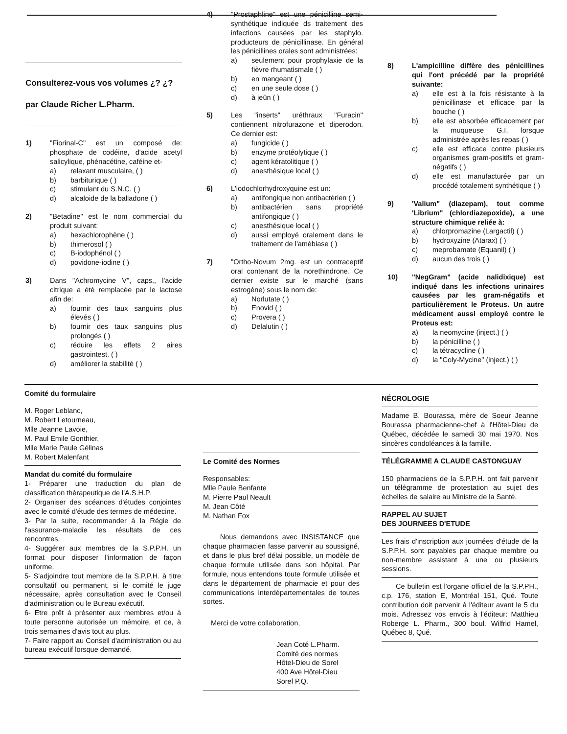Consulterez-vous vos volumes ¿? ¿?
par Claude Richer L.Pharm.
1) "Fiorinal-C" est un composé de: phosphate de codéine, d'acide acetyl salicylique, phénacétine, caféine et-
a) relaxant musculaire, ( )
b) barbiturique ( )
c) stimulant du S.N.C. ( )
d) alcaloide de la balladone ( )
2) "Betadine" est le nom commercial du produit suivant:
a) hexachlorophène ( )
b) thimerosol ( )
c) B-iodophénol ( )
d) povidone-iodine ( )
3) Dans "Achromycine V", caps., l'acide citrique a été remplacée par le lactose afin de:
a) fournir des taux sanguins plus élevés ( )
b) fournir des taux sanguins plus prolongés ( )
c) réduire les effets 2 aires gastrointest. ( )
d) améliorer la stabilité ( )
4) "Prostaphline" est une pénicilline semi-synthétique indiquée ds traitement des infections causées par les staphylo. producteurs de pénicillinase. En général les pénicillines orales sont administrées:
a) seulement pour prophylaxie de la fièvre rhumatismale ( )
b) en mangeant ( )
c) en une seule dose ( )
d) à jeûn ( )
5) Les "inserts" uréthraux "Furacin" contiennent nitrofurazone et diperodon. Ce dernier est:
a) fungicide ( )
b) enzyme protéolytique ( )
c) agent kératolitique ( )
d) anesthésique local ( )
6) L'iodochlorhydroxyquine est un:
a) antifongique non antibactérien ( )
b) antibactérien sans propriété antifongique ( )
c) anesthésique local ( )
d) aussi employé oralement dans le traitement de l'amébiase ( )
7) "Ortho-Novum 2mg. est un contraceptif oral contenant de la norethindrone. Ce dernier existe sur le marché (sans estrogène) sous le nom de:
a) Norlutate ( )
b) Enovid ( )
c) Provera ( )
d) Delalutin ( )
8) L'ampicilline diffère des pénicillines qui l'ont précédé par la propriété suivante:
a) elle est à la fois résistante à la pénicillinase et efficace par la bouche ( )
b) elle est absorbée efficacement par la muqueuse G.I. lorsque administrée après les repas ( )
c) elle est efficace contre plusieurs organismes gram-positifs et gram-négatifs ( )
d) elle est manufacturée par un procédé totalement synthétique ( )
9) 'Valium" (diazepam), tout comme 'Librium" (chlordiazepoxide), a une structure chimique reliée à:
a) chlorpromazine (Largactil) ( )
b) hydroxyzine (Atarax) ( )
c) meprobamate (Equanil) ( )
d) aucun des trois ( )
10) "NegGram" (acide nalidixique) est indiqué dans les infections urinaires causées par les gram-négatifs et particulièrement le Proteus. Un autre médicament aussi employé contre le Proteus est:
a) la neomycine (inject.) ( )
b) la pénicilline ( )
c) la tétracycline ( )
d) la "Coly-Mycine" (inject.) ( )
Comité du formulaire
M. Roger Leblanc,
M. Robert Letourneau,
Mlle Jeanne Lavoie,
M. Paul Emile Gonthier,
Mlle Marie Paule Gélinas
M. Robert Malenfant
Mandat du comité du formulaire
1- Préparer une traduction du plan de classification thérapeutique de l'A.S.H.P.
2- Organiser des scéances d'études conjointes avec le comité d'étude des termes de médecine.
3- Par la suite, recommander à la Régie de l'assurance-maladie les résultats de ces rencontres.
4- Suggérer aux membres de la S.P.P.H. un format pour disposer l'information de façon uniforme.
5- S'adjoindre tout membre de la S.P.P.H. à titre consultatif ou permanent, si le comité le juge nécessaire, après consultation avec le Conseil d'administration ou le Bureau exécutif.
6- Etre prêt à présenter aux membres et/ou à toute personne autorisée un mémoire, et ce, à trois semaines d'avis tout au plus.
7- Faire rapport au Conseil d'administration ou au bureau exécutif lorsque demandé.
Le Comité des Normes
Responsables:
Mlle Paule Benfante
M. Pierre Paul Neault
M. Jean Côté
M. Nathan Fox
Nous demandons avec INSISTANCE que chaque pharmacien fasse parvenir au soussigné, et dans le plus bref délai possible, un modèle de chaque formule utilisée dans son hôpital. Par formule, nous entendons toute formule utilisée et dans le département de pharmacie et pour des communications interdépartementales de toutes sortes.
Merci de votre collaboration,
Jean Coté L.Pharm.
Comité des normes
Hôtel-Dieu de Sorel
400 Ave Hôtel-Dieu
Sorel P.Q.
NÉCROLOGIE
Madame B. Bourassa, mère de Soeur Jeanne Bourassa pharmacienne-chef à l'Hôtel-Dieu de Québec, décédée le samedi 30 mai 1970. Nos sincères condoléances à la famille.
TÉLÉGRAMME A CLAUDE CASTONGUAY
150 pharmaciens de la S.P.P.H. ont fait parvenir un télégramme de protestation au sujet des échelles de salaire au Ministre de la Santé.
RAPPEL AU SUJET
DES JOURNEES D'ETUDE
Les frais d'inscription aux journées d'étude de la S.P.P.H. sont payables par chaque membre ou non-membre assistant à une ou plusieurs sessions.
Ce bulletin est l'organe officiel de la S.P.PH., c.p. 176, station E, Montréal 151, Qué. Toute contribution doit parvenir à l'éditeur avant le 5 du mois. Adressez vos envois à l'éditeur: Matthieu Roberge L. Pharm., 300 boul. Wilfrid Hamel, Québec 8, Qué.